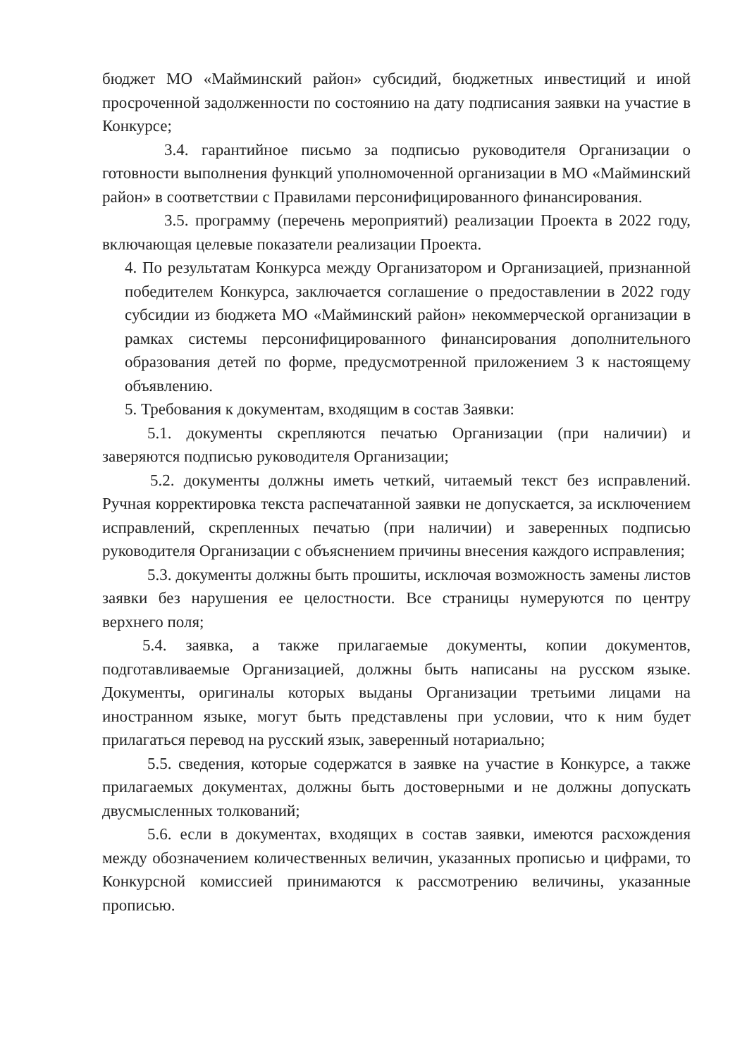бюджет МО «Майминский район» субсидий, бюджетных инвестиций и иной просроченной задолженности по состоянию на дату подписания заявки на участие в Конкурсе;
3.4. гарантийное письмо за подписью руководителя Организации о готовности выполнения функций уполномоченной организации в МО «Майминский район» в соответствии с Правилами персонифицированного финансирования.
3.5. программу (перечень мероприятий) реализации Проекта в 2022 году, включающая целевые показатели реализации Проекта.
4. По результатам Конкурса между Организатором и Организацией, признанной победителем Конкурса, заключается соглашение о предоставлении в 2022 году субсидии из бюджета МО «Майминский район» некоммерческой организации в рамках системы персонифицированного финансирования дополнительного образования детей по форме, предусмотренной приложением 3 к настоящему объявлению.
5. Требования к документам, входящим в состав Заявки:
5.1. документы скрепляются печатью Организации (при наличии) и заверяются подписью руководителя Организации;
5.2. документы должны иметь четкий, читаемый текст без исправлений. Ручная корректировка текста распечатанной заявки не допускается, за исключением исправлений, скрепленных печатью (при наличии) и заверенных подписью руководителя Организации с объяснением причины внесения каждого исправления;
5.3. документы должны быть прошиты, исключая возможность замены листов заявки без нарушения ее целостности. Все страницы нумеруются по центру верхнего поля;
5.4. заявка, а также прилагаемые документы, копии документов, подготавливаемые Организацией, должны быть написаны на русском языке. Документы, оригиналы которых выданы Организации третьими лицами на иностранном языке, могут быть представлены при условии, что к ним будет прилагаться перевод на русский язык, заверенный нотариально;
5.5. сведения, которые содержатся в заявке на участие в Конкурсе, а также прилагаемых документах, должны быть достоверными и не должны допускать двусмысленных толкований;
5.6. если в документах, входящих в состав заявки, имеются расхождения между обозначением количественных величин, указанных прописью и цифрами, то Конкурсной комиссией принимаются к рассмотрению величины, указанные прописью.